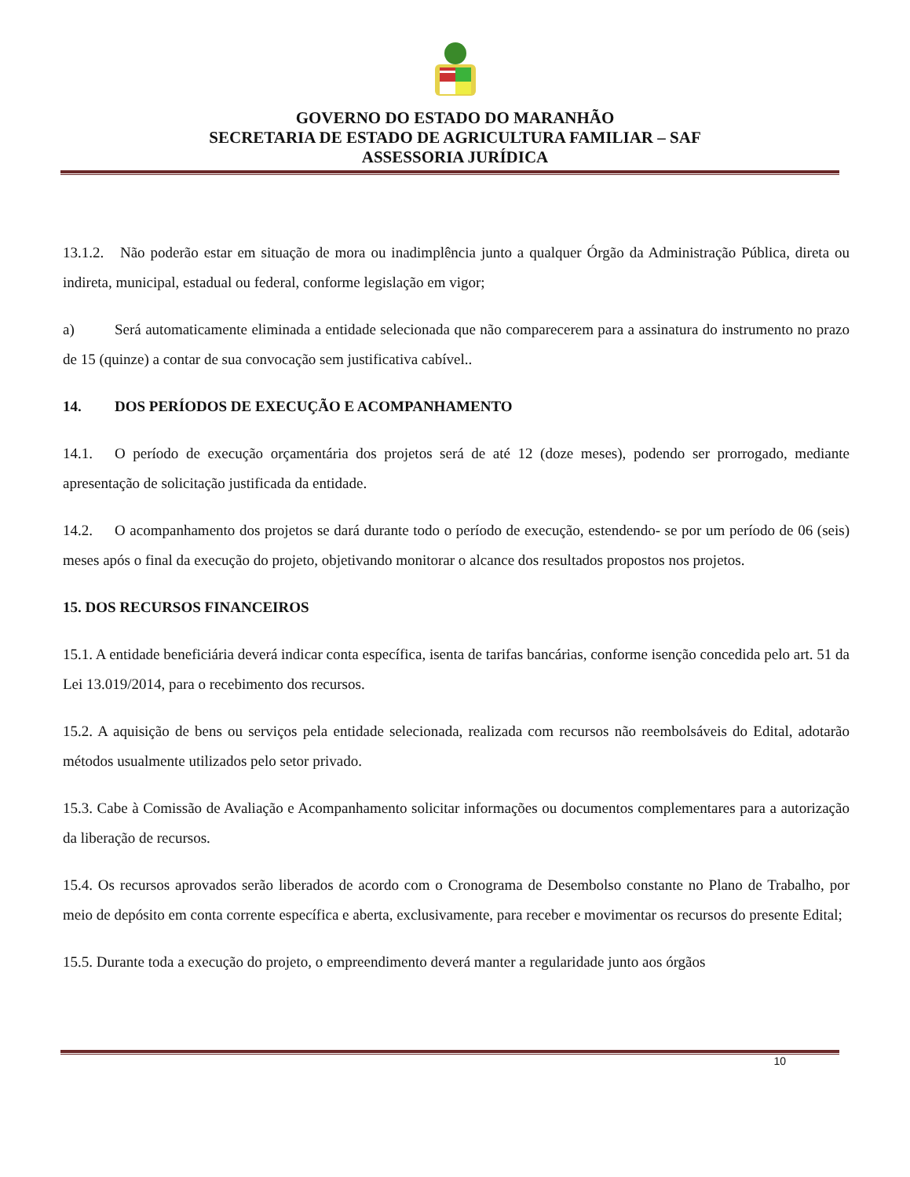GOVERNO DO ESTADO DO MARANHÃO
SECRETARIA DE ESTADO DE AGRICULTURA FAMILIAR – SAF
ASSESSORIA JURÍDICA
13.1.2. Não poderão estar em situação de mora ou inadimplência junto a qualquer Órgão da Administração Pública, direta ou indireta, municipal, estadual ou federal, conforme legislação em vigor;
a) Será automaticamente eliminada a entidade selecionada que não comparecerem para a assinatura do instrumento no prazo de 15 (quinze) a contar de sua convocação sem justificativa cabível..
14. DOS PERÍODOS DE EXECUÇÃO E ACOMPANHAMENTO
14.1. O período de execução orçamentária dos projetos será de até 12 (doze meses), podendo ser prorrogado, mediante apresentação de solicitação justificada da entidade.
14.2. O acompanhamento dos projetos se dará durante todo o período de execução, estendendo- se por um período de 06 (seis) meses após o final da execução do projeto, objetivando monitorar o alcance dos resultados propostos nos projetos.
15. DOS RECURSOS FINANCEIROS
15.1. A entidade beneficiária deverá indicar conta específica, isenta de tarifas bancárias, conforme isenção concedida pelo art. 51 da Lei 13.019/2014, para o recebimento dos recursos.
15.2. A aquisição de bens ou serviços pela entidade selecionada, realizada com recursos não reembolsáveis do Edital, adotarão métodos usualmente utilizados pelo setor privado.
15.3. Cabe à Comissão de Avaliação e Acompanhamento solicitar informações ou documentos complementares para a autorização da liberação de recursos.
15.4. Os recursos aprovados serão liberados de acordo com o Cronograma de Desembolso constante no Plano de Trabalho, por meio de depósito em conta corrente específica e aberta, exclusivamente, para receber e movimentar os recursos do presente Edital;
15.5. Durante toda a execução do projeto, o empreendimento deverá manter a regularidade junto aos órgãos
10